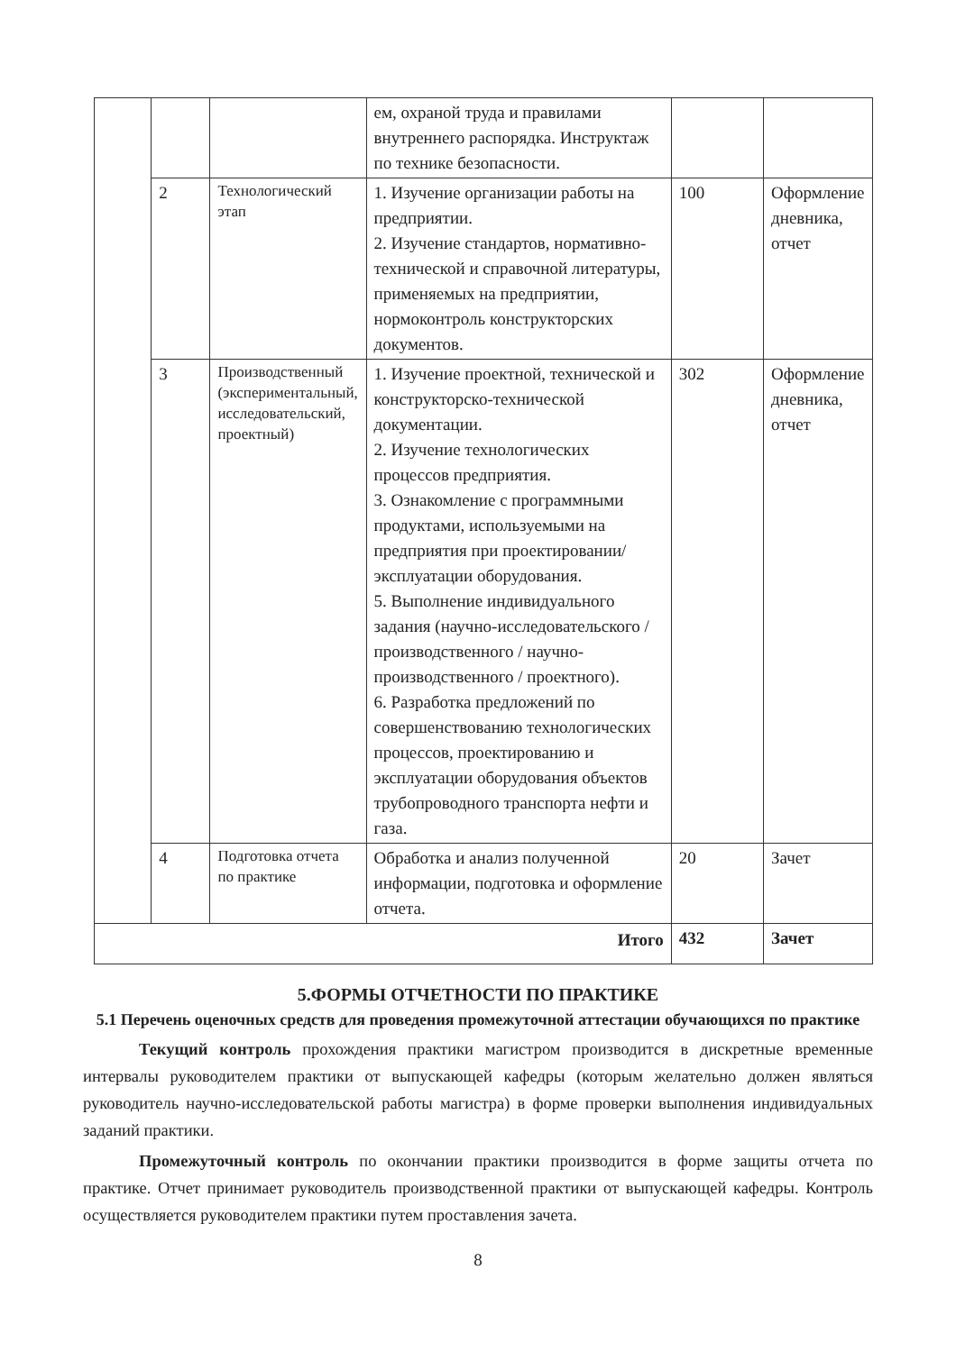| | | | ем, охраной труда и правилами внутреннего распорядка. Инструктаж по технике безопасности. | | |
| | 2 | Технологический этап | 1. Изучение организации работы на предприятии. 2. Изучение стандартов, нормативно-технической и справочной литературы, применяемых на предприятии, нормоконтроль конструкторских документов. | 100 | Оформление дневника, отчет |
| | 3 | Производственный (экспериментальный, исследовательский, проектный) | 1. Изучение проектной, технической и конструкторско-технической документации. 2. Изучение технологических процессов предприятия. 3. Ознакомление с программными продуктами, используемыми на предприятия при проектировании/эксплуатации оборудования. 5. Выполнение индивидуального задания (научно-исследовательского / производственного / научно-производственного / проектного). 6. Разработка предложений по совершенствованию технологических процессов, проектированию и эксплуатации оборудования объектов трубопроводного транспорта нефти и газа. | 302 | Оформление дневника, отчет |
| | 4 | Подготовка отчета по практике | Обработка и анализ полученной информации, подготовка и оформление отчета. | 20 | Зачет |
| Итого | | | | 432 | Зачет |
5.ФОРМЫ ОТЧЕТНОСТИ ПО ПРАКТИКЕ
5.1 Перечень оценочных средств для проведения промежуточной аттестации обучающихся по практике
Текущий контроль прохождения практики магистром производится в дискретные временные интервалы руководителем практики от выпускающей кафедры (которым желательно должен являться руководитель научно-исследовательской работы магистра) в форме проверки выполнения индивидуальных заданий практики.
Промежуточный контроль по окончании практики производится в форме защиты отчета по практике. Отчет принимает руководитель производственной практики от выпускающей кафедры. Контроль осуществляется руководителем практики путем проставления зачета.
8